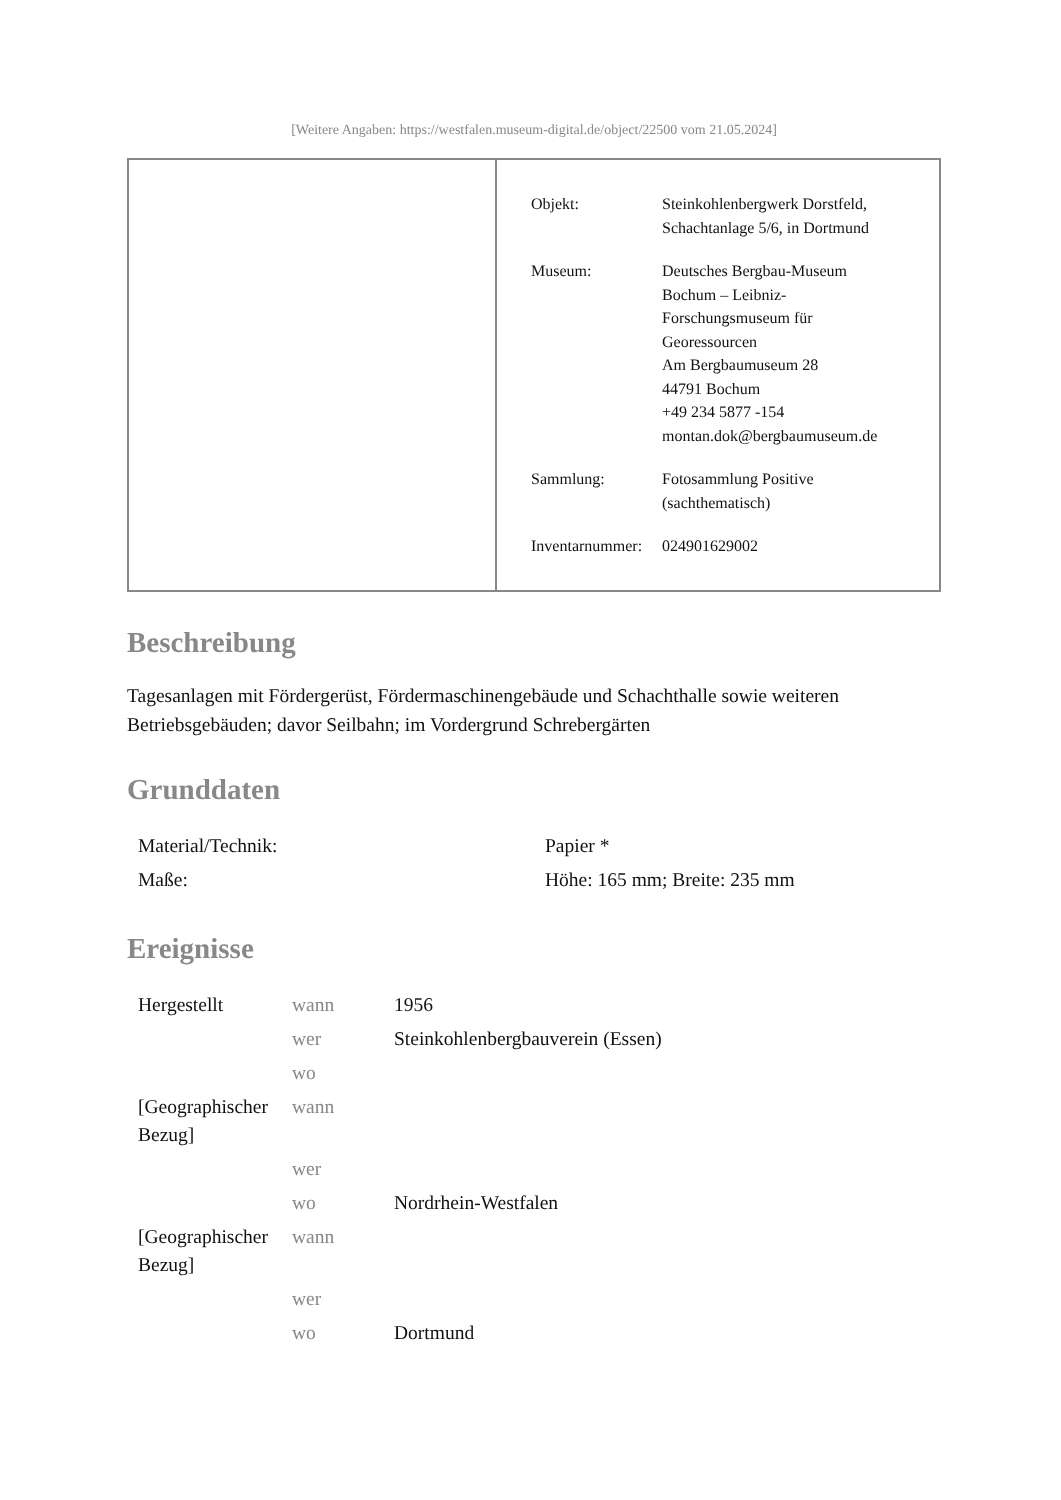[Weitere Angaben: https://westfalen.museum-digital.de/object/22500 vom 21.05.2024]
| Objekt: | Steinkohlenbergwerk Dorstfeld, Schachtanlage 5/6, in Dortmund |
| Museum: | Deutsches Bergbau-Museum Bochum – Leibniz- Forschungsmuseum für Georessourcen Am Bergbaumuseum 28 44791 Bochum +49 234 5877 -154 montan.dok@bergbaumuseum.de |
| Sammlung: | Fotosammlung Positive (sachthematisch) |
| Inventarnummer: | 024901629002 |
Beschreibung
Tagesanlagen mit Fördergerüst, Fördermaschinengebäude und Schachthalle sowie weiteren Betriebsgebäuden; davor Seilbahn; im Vordergrund Schrebergärten
Grunddaten
| Material/Technik: | Papier * |
| Maße: | Höhe: 165 mm; Breite: 235 mm |
Ereignisse
| Hergestellt | wann | 1956 |
| | wer | Steinkohlenbergbauverein (Essen) |
| | wo | |
| [Geographischer Bezug] | wann | |
| | wer | |
| | wo | Nordrhein-Westfalen |
| [Geographischer Bezug] | wann | |
| | wer | |
| | wo | Dortmund |